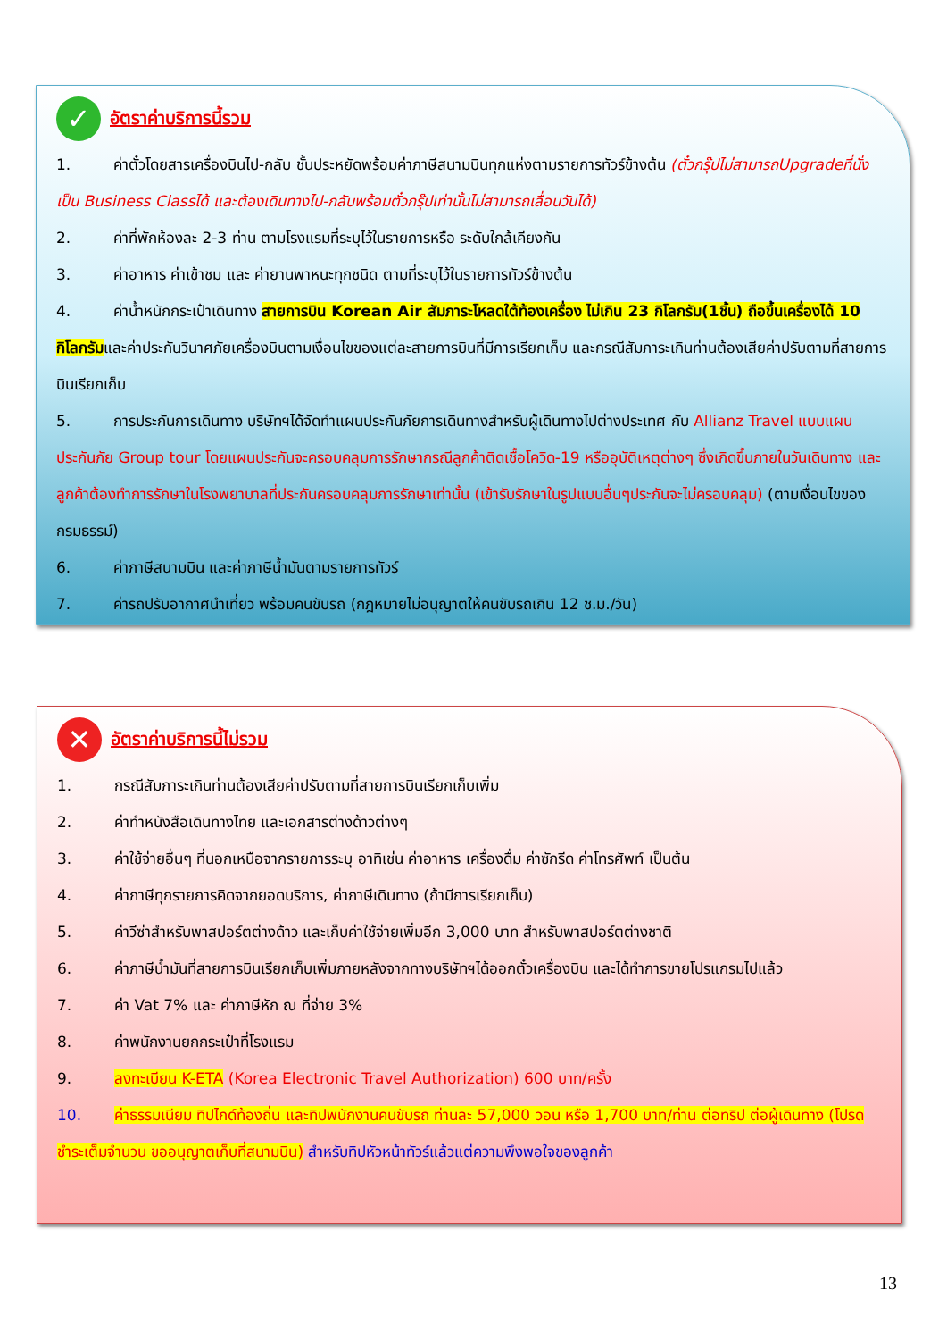✓
อัตราค่าบริการนี้รวม
1. ค่าตั๋วโดยสารเครื่องบินไป-กลับ ชั้นประหยัดพร้อมค่าภาษีสนามบินทุกแห่งตามรายการทัวร์ข้างต้น (ตั๋วกรุ๊ปไม่สามารถUpgradeที่นั่งเป็น Business Classได้ และต้องเดินทางไป-กลับพร้อมตั๋วกรุ๊ปเท่านั้นไม่สามารถเลื่อนวันได้)
2. ค่าที่พักห้องละ 2-3 ท่าน ตามโรงแรมที่ระบุไว้ในรายการหรือ ระดับใกล้เคียงกัน
3. ค่าอาหาร ค่าเข้าชม และ ค่ายานพาหนะทุกชนิด ตามที่ระบุไว้ในรายการทัวร์ข้างต้น
4. ค่าน้ำหนักกระเป๋าเดินทาง สายการบิน Korean Air สัมภาระโหลดใต้ท้องเครื่อง ไม่เกิน 23 กิโลกรัม(1ชิ้น) ถือขึ้นเครื่องได้ 10 กิโลกรัมและค่าประกันวินาศภัยเครื่องบินตามเงื่อนไขของแต่ละสายการบินที่มีการเรียกเก็บ และกรณีสัมภาระเกินท่านต้องเสียค่าปรับตามที่สายการบินเรียกเก็บ
5. การประกันการเดินทาง บริษัทฯได้จัดทำแผนประกันภัยการเดินทางสำหรับผู้เดินทางไปต่างประเทศ กับ Allianz Travel แบบแผนประกันภัย Group tour โดยแผนประกันจะครอบคลุมการรักษากรณีลูกค้าติดเชื้อโควิด-19 หรืออุบัติเหตุต่างๆ ซึ่งเกิดขึ้นภายในวันเดินทาง และลูกค้าต้องทำการรักษาในโรงพยาบาลที่ประกันครอบคลุมการรักษาเท่านั้น (เข้ารับรักษาในรูปแบบอื่นๆประกันจะไม่ครอบคลุม) (ตามเงื่อนไขของกรมธรรม์)
6. ค่าภาษีสนามบิน และค่าภาษีน้ำมันตามรายการทัวร์
7. ค่ารถปรับอากาศนำเที่ยว พร้อมคนขับรถ (กฎหมายไม่อนุญาตให้คนขับรถเกิน 12 ช.ม./วัน)
✕
อัตราค่าบริการนี้ไม่รวม
1. กรณีสัมภาระเกินท่านต้องเสียค่าปรับตามที่สายการบินเรียกเก็บเพิ่ม
2. ค่าทำหนังสือเดินทางไทย และเอกสารต่างด้าวต่างๆ
3. ค่าใช้จ่ายอื่นๆ ที่นอกเหนือจากรายการระบุ อาทิเช่น ค่าอาหาร เครื่องดื่ม ค่าซักรีด ค่าโทรศัพท์ เป็นต้น
4. ค่าภาษีทุกรายการคิดจากยอดบริการ, ค่าภาษีเดินทาง (ถ้ามีการเรียกเก็บ)
5. ค่าวีซ่าสำหรับพาสปอร์ตต่างด้าว และเก็บค่าใช้จ่ายเพิ่มอีก 3,000 บาท สำหรับพาสปอร์ตต่างชาติ
6. ค่าภาษีน้ำมันที่สายการบินเรียกเก็บเพิ่มภายหลังจากทางบริษัทฯได้ออกตั๋วเครื่องบิน และได้ทำการขายโปรแกรมไปแล้ว
7. ค่า Vat 7% และ ค่าภาษีหัก ณ ที่จ่าย 3%
8. ค่าพนักงานยกกระเป๋าที่โรงแรม
9. ลงทะเบียน K-ETA (Korea Electronic Travel Authorization) 600 บาท/ครั้ง
10. ค่าธรรมเนียม ทิปไกด์ท้องถิ่น และทิปพนักงานคนขับรถ ท่านละ 57,000 วอน หรือ 1,700 บาท/ท่าน ต่อทริป ต่อผู้เดินทาง (โปรดชำระเต็มจำนวน ขออนุญาตเก็บที่สนามบิน) สำหรับทิปหัวหน้าทัวร์แล้วแต่ความพึงพอใจของลูกค้า
13